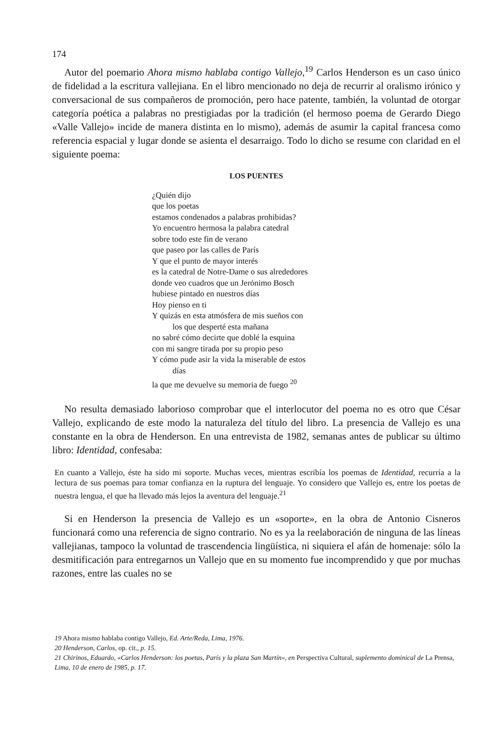174
Autor del poemario Ahora mismo hablaba contigo Vallejo,<sup>19</sup> Carlos Henderson es un caso único de fidelidad a la escritura vallejiana. En el libro mencionado no deja de recurrir al oralismo irónico y conversacional de sus compañeros de promoción, pero hace patente, también, la voluntad de otorgar categoría poética a palabras no prestigiadas por la tradición (el hermoso poema de Gerardo Diego «Valle Vallejo» incide de manera distinta en lo mismo), además de asumir la capital francesa como referencia espacial y lugar donde se asienta el desarraigo. Todo lo dicho se resume con claridad en el siguiente poema:
LOS PUENTES
¿Quién dijo
que los poetas
estamos condenados a palabras prohibidas?
Yo encuentro hermosa la palabra catedral
sobre todo este fin de verano
que paseo por las calles de París
Y que el punto de mayor interés
es la catedral de Notre-Dame o sus alrededores
donde veo cuadros que un Jerónimo Bosch
hubiese pintado en nuestros días
Hoy pienso en ti
Y quizás en esta atmósfera de mis sueños con
los que desperté esta mañana
no sabré cómo decirte que doblé la esquina
con mi sangre tirada por su propio peso
Y cómo pude asir la vida la miserable de estos
días
la que me devuelve su memoria de fuego <sup>20</sup>
No resulta demasiado laborioso comprobar que el interlocutor del poema no es otro que César Vallejo, explicando de este modo la naturaleza del título del libro. La presencia de Vallejo es una constante en la obra de Henderson. En una entrevista de 1982, semanas antes de publicar su último libro: Identidad, confesaba:
En cuanto a Vallejo, éste ha sido mi soporte. Muchas veces, mientras escribía los poemas de Identidad, recurría a la lectura de sus poemas para tomar confianza en la ruptura del lenguaje. Yo considero que Vallejo es, entre los poetas de nuestra lengua, el que ha llevado más lejos la aventura del lenguaje.<sup>21</sup>
Si en Henderson la presencia de Vallejo es un «soporte», en la obra de Antonio Cisneros funcionará como una referencia de signo contrario. No es ya la reelaboración de ninguna de las líneas vallejianas, tampoco la voluntad de trascendencia lingüística, ni siquiera el afán de homenaje: sólo la desmitificación para entregarnos un Vallejo que en su momento fue incomprendido y que por muchas razones, entre las cuales no se
19 Ahora mismo hablaba contigo Vallejo, Ed. Arte/Reda, Lima, 1976.
20 Henderson, Carlos, op. cit., p. 15.
21 Chirinos, Eduardo, «Carlos Henderson: los poetas, París y la plaza San Martín», en Perspectiva Cultural, suplemento dominical de La Prensa, Lima, 10 de enero de 1985, p. 17.